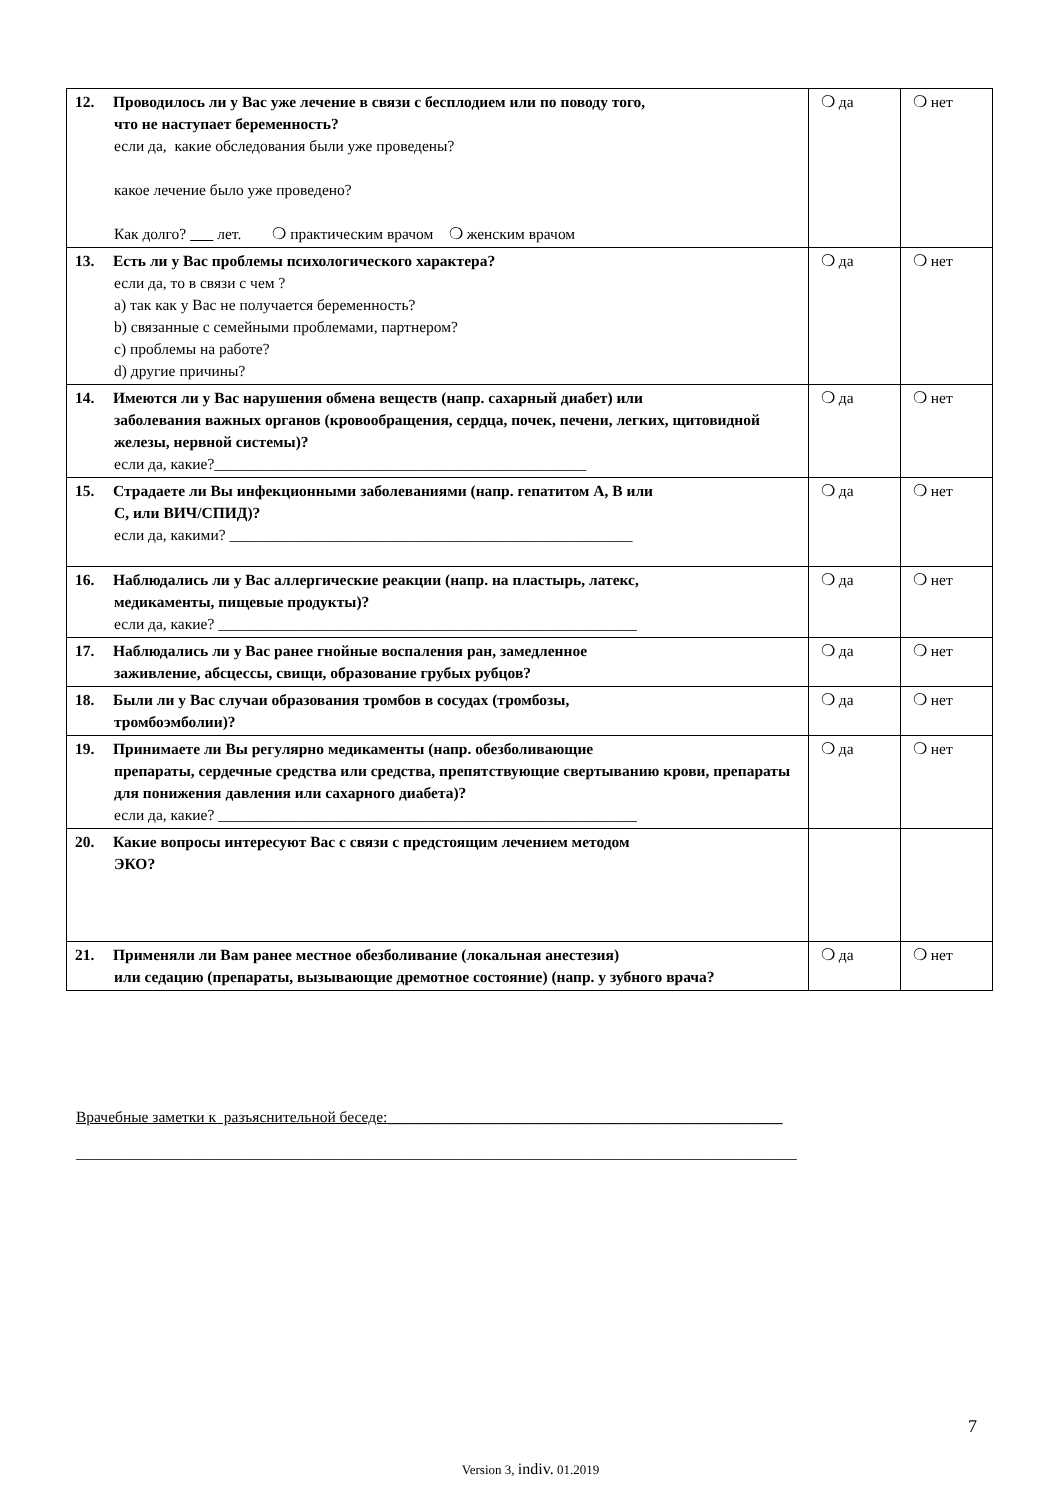| 12. Проводилось ли у Вас уже лечение в связи с бесплодием или по поводу того, что не наступает беременность? если да, какие обследования были уже проведены? какое лечение было уже проведено? Как долго? лет. ❍ практическим врачом ❍ женским врачом | ❍ да | ❍ нет |
| 13. Есть ли у Вас проблемы психологического характера? если да, то в связи с чем ? a) так как у Вас не получается беременность? b) связанные с семейными проблемами, партнером? c) проблемы на работе? d) другие причины? | ❍ да | ❍ нет |
| 14. Имеются ли у Вас нарушения обмена веществ (напр. сахарный диабет) или заболевания важных органов (кровообращения, сердца, почек, печени, легких, щитовидной железы, нервной системы)? если да, какие?________________________________________________ | ❍ да | ❍ нет |
| 15. Страдаете ли Вы инфекционными заболеваниями (напр. гепатитом A, B или C, или ВИЧ/СПИД)? если да, какими? ____________________________________________________ | ❍ да | ❍ нет |
| 16. Наблюдались ли у Вас аллергические реакции (напр. на пластырь, латекс, медикаменты, пищевые продукты)? если да, какие? ______________________________________________________ | ❍ да | ❍ нет |
| 17. Наблюдались ли у Вас ранее гнойные воспаления ран, замедленное заживление, абсцессы, свищи, образование грубых рубцов? | ❍ да | ❍ нет |
| 18. Были ли у Вас случаи образования тромбов в сосудах (тромбозы, тромбоэмболии)? | ❍ да | ❍ нет |
| 19. Принимаете ли Вы регулярно медикаменты (напр. обезболивающие препараты, сердечные средства или средства, препятствующие свертыванию крови, препараты для понижения давления или сахарного диабета)? если да, какие? ______________________________________________________ | ❍ да | ❍ нет |
| 20. Какие вопросы интересуют Вас с связи с предстоящим лечением методом ЭКО? | | |
| 21. Применяли ли Вам ранее местное обезболивание (локальная анестезия) или седацию (препараты, вызывающие дремотное состояние) (напр. у зубного врача? | ❍ да | ❍ нет |
Врачебные заметки к разъяснительной беседе:___________________________________________________
_____________________________________________________________________________________________
7
Version 3, indiv. 01.2019